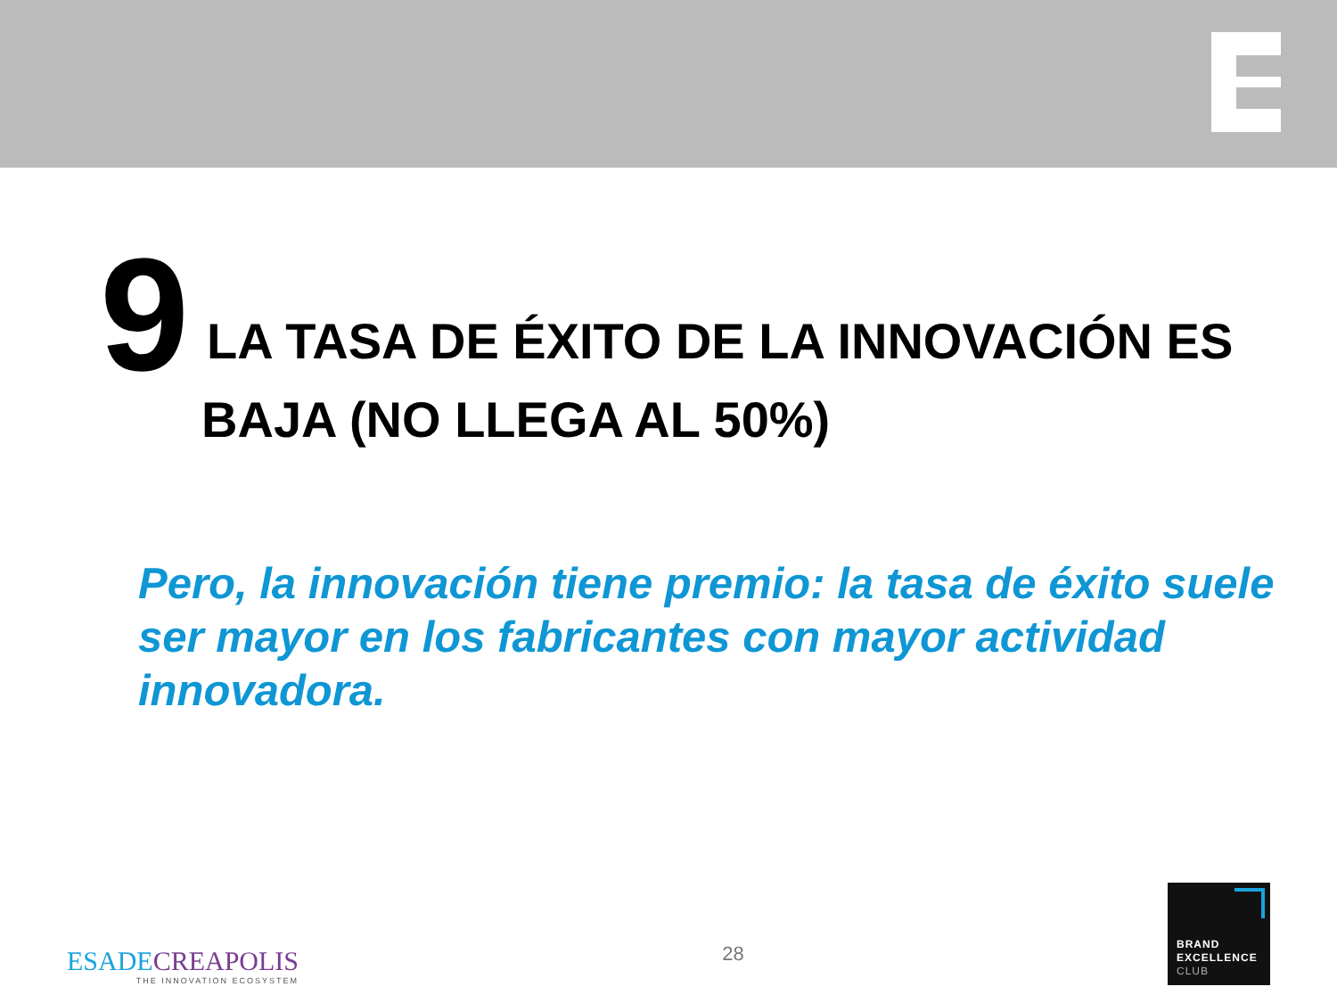9
LA TASA DE ÉXITO DE LA INNOVACIÓN ES
BAJA (NO LLEGA AL 50%)
Pero, la innovación tiene premio: la tasa de éxito suele ser mayor en los fabricantes con mayor actividad innovadora.
ESADECREAPOLIS
THE INNOVATION ECOSYSTEM
28
BRAND
EXCELLENCE
CLUB